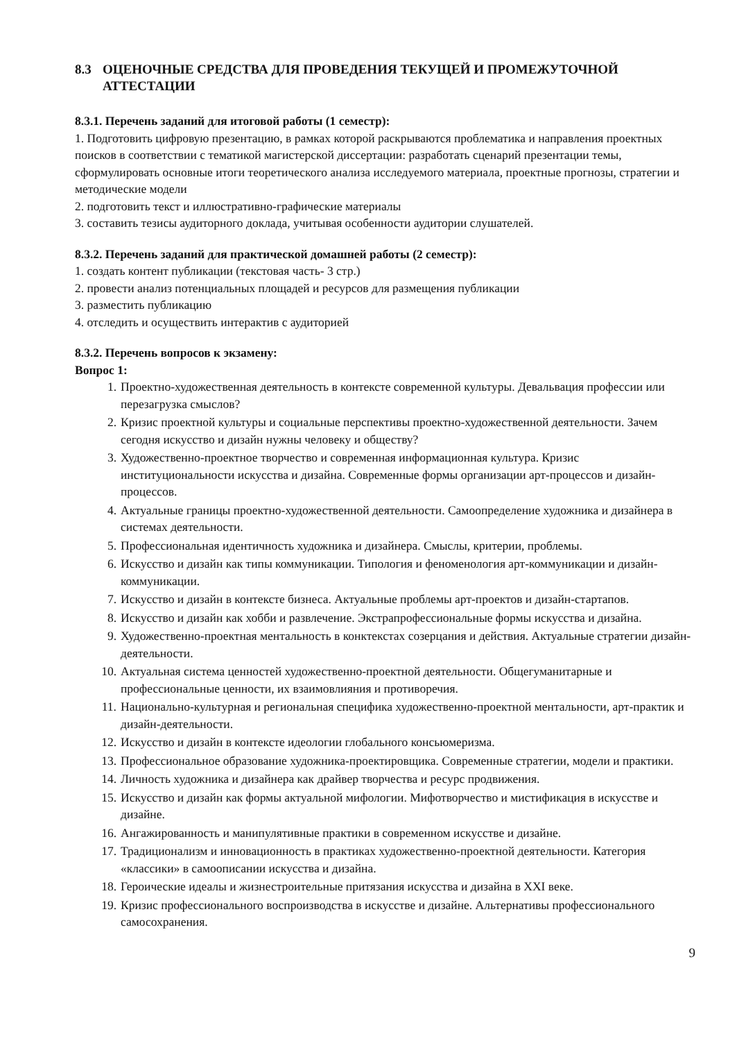8.3 ОЦЕНОЧНЫЕ СРЕДСТВА ДЛЯ ПРОВЕДЕНИЯ ТЕКУЩЕЙ И ПРОМЕЖУТОЧНОЙ АТТЕСТАЦИИ
8.3.1. Перечень заданий для итоговой работы (1 семестр):
1. Подготовить цифровую презентацию, в рамках которой раскрываются проблематика и направления проектных поисков в соответствии с тематикой магистерской диссертации: разработать сценарий презентации темы, сформулировать основные итоги теоретического анализа исследуемого материала, проектные прогнозы, стратегии и методические модели
2. подготовить текст и иллюстративно-графические материалы
3. составить тезисы аудиторного доклада, учитывая особенности аудитории слушателей.
8.3.2. Перечень заданий для практической домашней работы (2 семестр):
1. создать контент публикации (текстовая часть- 3 стр.)
2. провести анализ потенциальных площадей и ресурсов для размещения публикации
3. разместить публикацию
4. отследить и осуществить интерактив с аудиторией
8.3.2. Перечень вопросов к экзамену:
Вопрос 1:
1. Проектно-художественная деятельность в контексте современной культуры. Девальвация профессии или перезагрузка смыслов?
2. Кризис проектной культуры и социальные перспективы проектно-художественной деятельности. Зачем сегодня искусство и дизайн нужны человеку и обществу?
3. Художественно-проектное творчество и современная информационная культура. Кризис институциональности искусства и дизайна. Современные формы организации арт-процессов и дизайн-процессов.
4. Актуальные границы проектно-художественной деятельности. Самоопределение художника и дизайнера в системах деятельности.
5. Профессиональная идентичность художника и дизайнера. Смыслы, критерии, проблемы.
6. Искусство и дизайн как типы коммуникации. Типология и феноменология арт-коммуникации и дизайн-коммуникации.
7. Искусство и дизайн в контексте бизнеса. Актуальные проблемы арт-проектов и дизайн-стартапов.
8. Искусство и дизайн как хобби и развлечение. Экстрапрофессиональные формы искусства и дизайна.
9. Художественно-проектная ментальность в конктекстах созерцания и действия. Актуальные стратегии дизайн-деятельности.
10. Актуальная система ценностей художественно-проектной деятельности. Общегуманитарные и профессиональные ценности, их взаимовлияния и противоречия.
11. Национально-культурная и региональная специфика художественно-проектной ментальности, арт-практик и дизайн-деятельности.
12. Искусство и дизайн в контексте идеологии глобального консьюмеризма.
13. Профессиональное образование художника-проектировщика. Современные стратегии, модели и практики.
14. Личность художника и дизайнера как драйвер творчества и ресурс продвижения.
15. Искусство и дизайн как формы актуальной мифологии. Мифотворчество и мистификация в искусстве и дизайне.
16. Ангажированность и манипулятивные практики в современном искусстве и дизайне.
17. Традиционализм и инновационность в практиках художественно-проектной деятельности. Категория «классики» в самоописании искусства и дизайна.
18. Героические идеалы и жизнестроительные притязания искусства и дизайна в XXI веке.
19. Кризис профессионального воспроизводства в искусстве и дизайне. Альтернативы профессионального самосохранения.
9